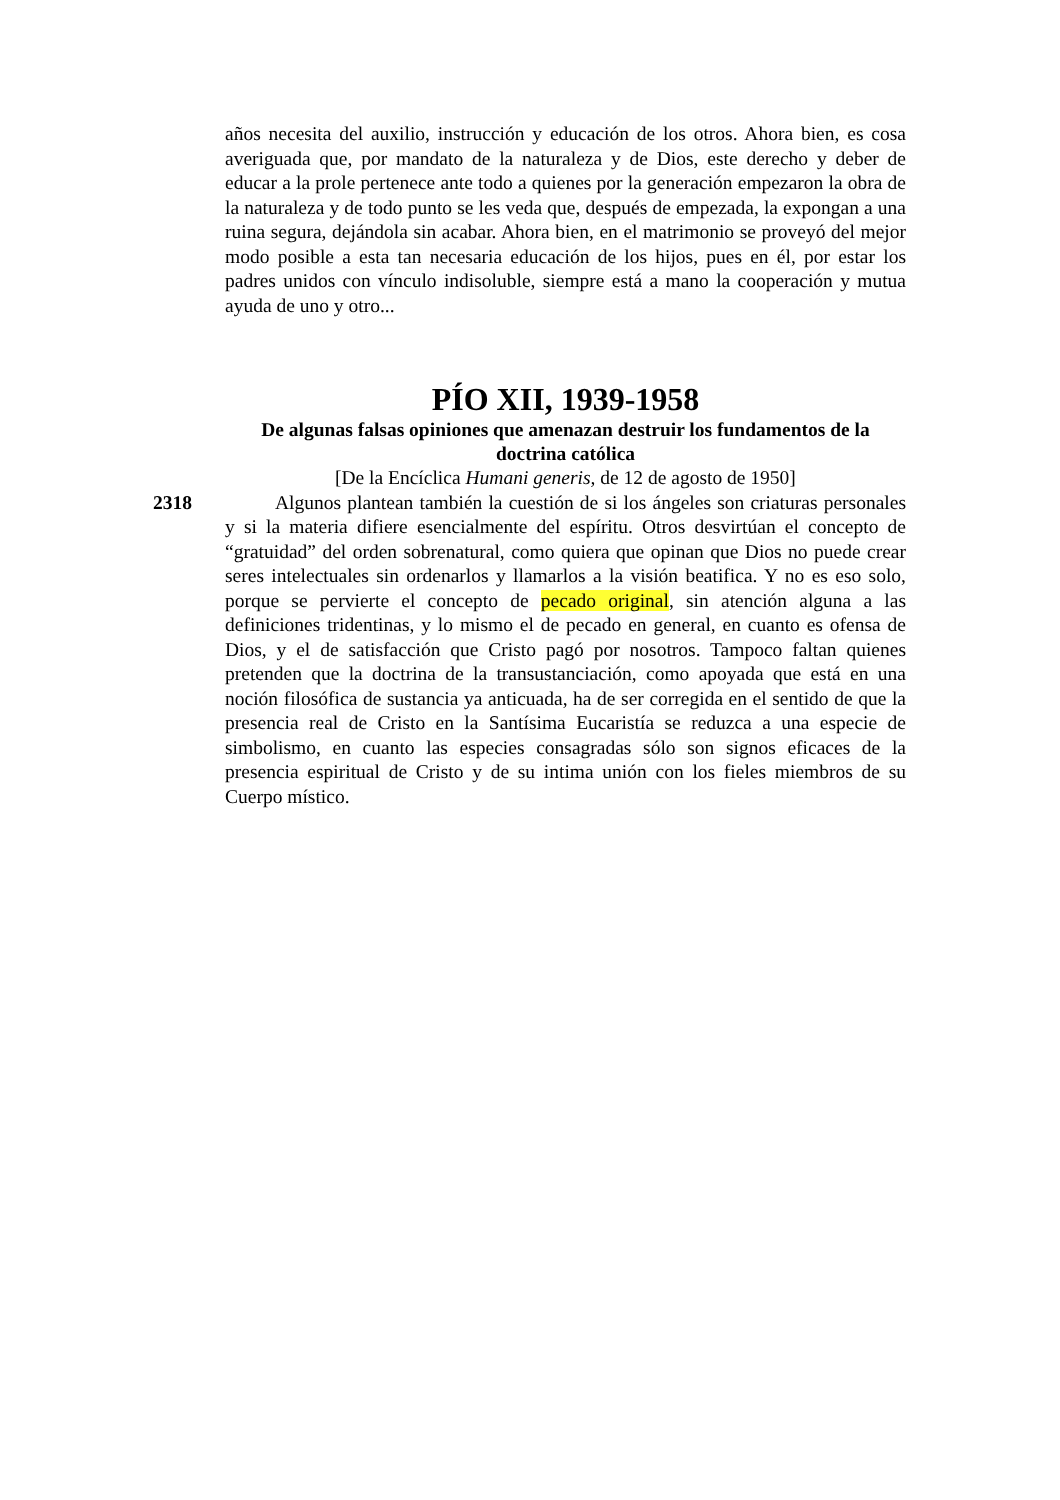años necesita del auxilio, instrucción y educación de los otros. Ahora bien, es cosa averiguada que, por mandato de la naturaleza y de Dios, este derecho y deber de educar a la prole pertenece ante todo a quienes por la generación empezaron la obra de la naturaleza y de todo punto se les veda que, después de empezada, la expongan a una ruina segura, dejándola sin acabar. Ahora bien, en el matrimonio se proveyó del mejor modo posible a esta tan necesaria educación de los hijos, pues en él, por estar los padres unidos con vínculo indisoluble, siempre está a mano la cooperación y mutua ayuda de uno y otro...
PÍO XII, 1939-1958
De algunas falsas opiniones que amenazan destruir los fundamentos de la doctrina católica
[De la Encíclica Humani generis, de 12 de agosto de 1950]
2318 Algunos plantean también la cuestión de si los ángeles son criaturas personales y si la materia difiere esencialmente del espíritu. Otros desvirtúan el concepto de “gratuidad” del orden sobrenatural, como quiera que opinan que Dios no puede crear seres intelectuales sin ordenarlos y llamarlos a la visión beatifica. Y no es eso solo, porque se pervierte el concepto de pecado original, sin atención alguna a las definiciones tridentinas, y lo mismo el de pecado en general, en cuanto es ofensa de Dios, y el de satisfacción que Cristo pagó por nosotros. Tampoco faltan quienes pretenden que la doctrina de la transustanciación, como apoyada que está en una noción filosófica de sustancia ya anticuada, ha de ser corregida en el sentido de que la presencia real de Cristo en la Santísima Eucaristía se reduzca a una especie de simbolismo, en cuanto las especies consagradas sólo son signos eficaces de la presencia espiritual de Cristo y de su intima unión con los fieles miembros de su Cuerpo místico.